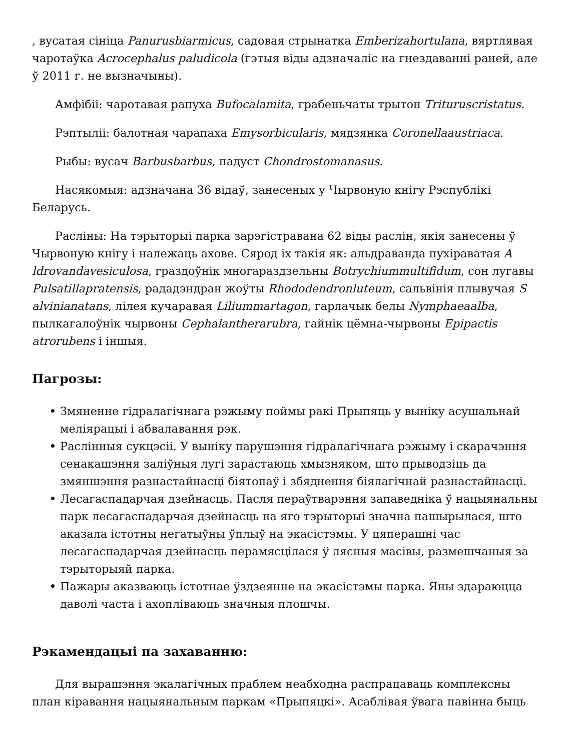, вусатая сініца Panurusbiarmicus, садовая стрынатка Emberizahortulana, вяртлявая чаротаўка Acrocephalus paludicola (гэтыя віды адзначаліс на гнездаванні раней, але ў 2011 г. не вызначыны).
Амфібіі: чаротавая рапуха Bufocalamita, грабеньчаты трытон Trituruscristatus.
Рэптыліі: балотная чарапаха Emysorbicularis, мядзянка Coronellaaustriaca.
Рыбы: вусач Barbusbarbus, падуст Chondrostomanasus.
Насякомыя: адзначана 36 відаў, занесеных у Чырвоную кнігу Рэспублікі Беларусь.
Расліны: На тэрыторыі парка зарэгістравана 62 віды раслін, якія занесены ў Чырвоную кнігу і належаць ахове. Сярод іх такія як: альдраванда пухіраватая A ldrovandavesiculosa, граздоўнік многараздзельны Botrychiummultifidum, сон лугавы Pulsatillapratensis, рададэндран жоўты Rhododendronluteum, сальвінія плывучая S alvinianatans, лілея кучаравая Liliummartagon, гарлачык белы Nymphaeaalba, пылкагалоўнік чырвоны Cephalantherarubra, гайнік цёмна-чырвоны Epipactis atrorubens і іншыя.
Пагрозы:
Змяненне гідралагічнага рэжыму поймы ракі Прыпяць у выніку асушальнай меліярацыі і абвалавання рэк.
Раслінныя сукцэсіі. У выніку парушэння гідралагічнага рэжыму і скарачэння сенакашэння заліўныя лугі зарастаюць хмызняком, што прыводзіць да змяншэння разнастайнасці біятопаў і збяднення біялагічнай разнастайнасці.
Лесагаспадарчая дзейнасць. Пасля пераўтварэння запаведніка ў нацыянальны парк лесагаспадарчая дзейнасць на яго тэрыторыі значна пашырылася, што аказала істотны негатыўны ўплыў на экасістэмы. У цяперашні час лесагаспадарчая дзейнасць перамясцілася ў лясныя масівы, размешчаныя за тэрыторыяй парка.
Пажары аказваюць істотнае ўздзеянне на экасістэмы парка. Яны здараюцца даволі часта і ахопліваюць значныя плошчы.
Рэкамендацыі па захаванню:
Для вырашэння экалагічных праблем неабходна распрацаваць комплексны план кіравання нацыянальным паркам «Прыпяцкі». Асаблівая ўвага павінна быць